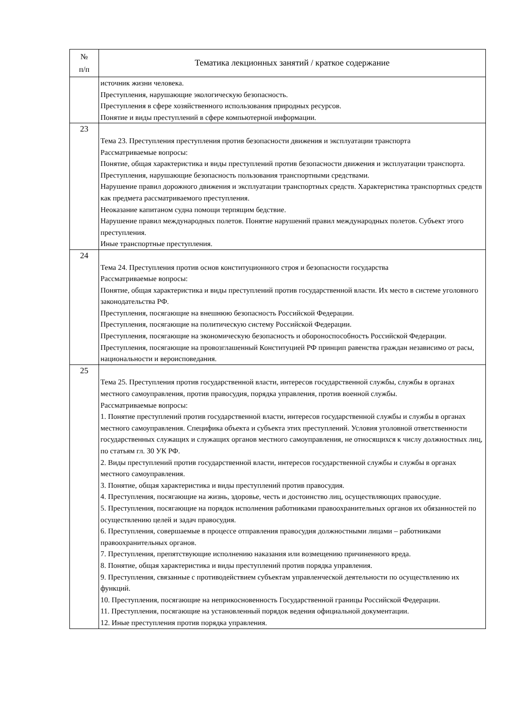| № п/п | Тематика лекционных занятий / краткое содержание |
| --- | --- |
| | источник жизни человека. Преступления, нарушающие экологическую безопасность. Преступления в сфере хозяйственного использования природных ресурсов. Понятие и виды преступлений в сфере компьютерной информации. |
| 23 | Тема 23. Преступления преступления против безопасности движения и эксплуатации транспорта Рассматриваемые вопросы: Понятие, общая характеристика и виды преступлений против безопасности движения и эксплуатации транспорта. Преступления, нарушающие безопасность пользования транспортными средствами. Нарушение правил дорожного движения и эксплуатации транспортных средств. Характеристика транспортных средств как предмета рассматриваемого преступления. Неоказание капитаном судна помощи терпящим бедствие. Нарушение правил международных полетов. Понятие нарушений правил международных полетов. Субъект этого преступления. Иные транспортные преступления. |
| 24 | Тема 24. Преступления против основ конституционного строя и безопасности государства Рассматриваемые вопросы: Понятие, общая характеристика и виды преступлений против государственной власти. Их место в системе уголовного законодательства РФ. Преступления, посягающие на внешнюю безопасность Российской Федерации. Преступления, посягающие на политическую систему Российской Федерации. Преступления, посягающие на экономическую безопасность и обороноспособность Российской Федерации. Преступления, посягающие на провозглашенный Конституцией РФ принцип равенства граждан независимо от расы, национальности и вероисповедания. |
| 25 | Тема 25. Преступления против государственной власти, интересов государственной службы, службы в органах местного самоуправления, против правосудия, порядка управления, против военной службы. Рассматриваемые вопросы: 1. Понятие преступлений против государственной власти, интересов государственной службы и службы в органах местного самоуправления. Специфика объекта и субъекта этих преступлений. Условия уголовной ответственности государственных служащих и служащих органов местного самоуправления, не относящихся к числу должностных лиц, по статьям гл. 30 УК РФ. 2. Виды преступлений против государственной власти, интересов государственной службы и службы в органах местного самоуправления. 3. Понятие, общая характеристика и виды преступлений против правосудия. 4. Преступления, посягающие на жизнь, здоровье, честь и достоинство лиц, осуществляющих правосудие. 5. Преступления, посягающие на порядок исполнения работниками правоохранительных органов их обязанностей по осуществлению целей и задач правосудия. 6. Преступления, совершаемые в процессе отправления правосудия должностными лицами – работниками правоохранительных органов. 7. Преступления, препятствующие исполнению наказания или возмещению причиненного вреда. 8. Понятие, общая характеристика и виды преступлений против порядка управления. 9. Преступления, связанные с противодействием субъектам управленческой деятельности по осуществлению их функций. 10. Преступления, посягающие на неприкосновенность Государственной границы Российской Федерации. 11. Преступления, посягающие на установленный порядок ведения официальной документации. 12. Иные преступления против порядка управления. |